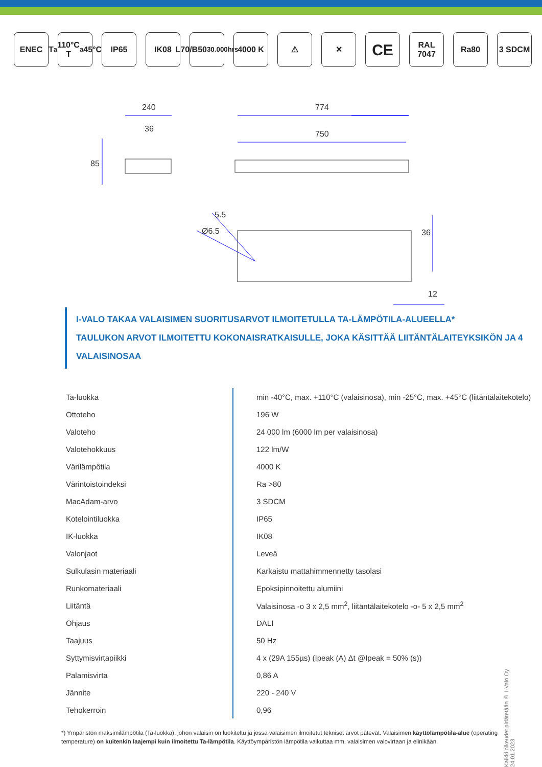ENEC T<sub>a</sub> 110°C
T<sub>a</sub> 45°C
IP65 IK08 L70/B50
30.000hrs
4000 K ⚠ ✕
CE
RAL
7047
Ra80 3 SDCM
240
36
85
774
750
5.5
Ø6.5 36
12
I-VALO TAKAA VALAISIMEN SUORITUSARVOT ILMOITETULLA TA-LÄMPÖTILA-ALUEELLA*
TAULUKON ARVOT ILMOITETTU KOKONAISRATKAISULLE, JOKA KÄSITTÄÄ LIITÄNTÄLAITEYKSIKÖN JA 4 VALAISINOSAA
| Ta-luokka | min -40°C, max. +110°C (valaisinosa), min -25°C, max. +45°C (liitäntälaitekotelo) |
| Ottoteho | 196 W |
| Valoteho | 24 000 lm (6000 lm per valaisinosa) |
| Valotehokkuus | 122 lm/W |
| Värilämpötila | 4000 K |
| Värintoistoindeksi | Ra >80 |
| MacAdam-arvo | 3 SDCM |
| Kotelointiluokka | IP65 |
| IK-luokka | IK08 |
| Valonjaot | Leveä |
| Sulkulasin materiaali | Karkaistu mattahimmennetty tasolasi |
| Runkomateriaali | Epoksipinnoitettu alumiini |
| Liitäntä | Valaisinosa -o 3 x 2,5 mm<sup>2</sup>, liitäntälaitekotelo -o- 5 x 2,5 mm<sup>2</sup> |
| Ohjaus | DALI |
| Taajuus | 50 Hz |
| Syttymisvirtapiikki | 4 x (29A 155µs) (Ipeak (A) Δt @Ipeak = 50% (s)) |
| Palamisvirta | 0,86 A |
| Jännite | 220 - 240 V |
| Tehokerroin | 0,96 |
*) Ympäristön maksimilämpötila (Ta-luokka), johon valaisin on luokiteltu ja jossa valaisimen ilmoitetut tekniset arvot pätevät. Valaisimen käyttölämpötila-alue (operating temperature) on kuitenkin laajempi kuin ilmoitettu Ta-lämpötila. Käyttöympäristön lämpötila vaikuttaa mm. valaisimen valovirtaan ja elinikään.
Kaikki oikeudet pidätetään © I-Valo Oy 24.01.2023